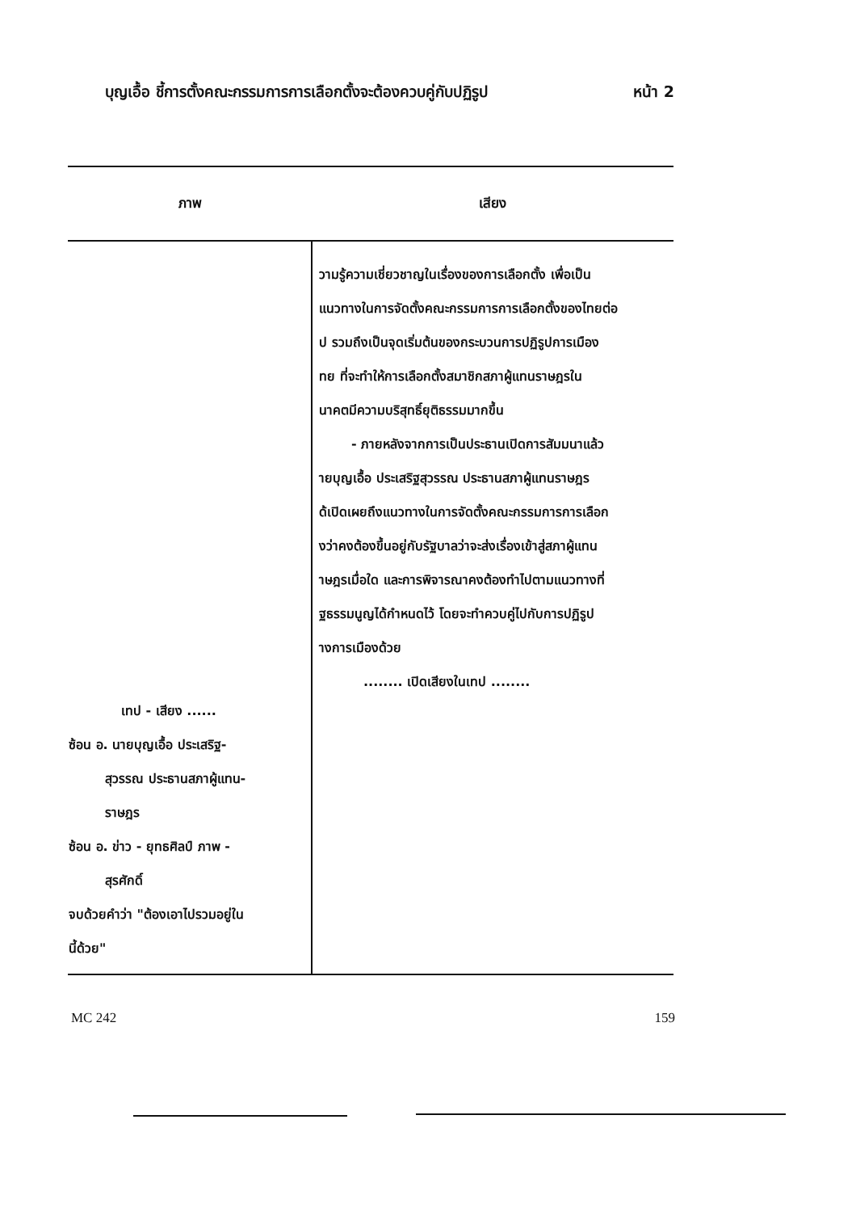บุญเอื้อ ชี้การตั้งคณะกรรมการการเลือกตั้งจะต้องควบคู่กับปฏิรูป หน้า 2
| ภาพ | เสียง |
| --- | --- |
| เทป - เสียง ...... ซ้อน อ. นายบุญเอื้อ ประเสริฐ- สุวรรณ ประธานสภาผู้แทน- ราษฎร ซ้อน อ. ข่าว - ยุทธศิลป์ ภาพ - สุรศักดิ์ จบด้วยคำว่า "ต้องเอาไปรวมอยู่ใน นี้ด้วย" | วามรู้ความเชี่ยวชาญในเรื่องของการเลือกตั้ง เพื่อเป็น แนวทางในการจัดตั้งคณะกรรมการการเลือกตั้งของไทยต่อ ป รวมถึงเป็นจุดเริ่มต้นของกระบวนการปฏิรูปการเมือง ทย ที่จะทำให้การเลือกตั้งสมาชิกสภาผู้แทนราษฎรใน นาคตมีความบริสุทธิ์ยุติธรรมมากขึ้น - ภายหลังจากการเป็นประธานเปิดการสัมมนาแล้ว ายบุญเอื้อ ประเสริฐสุวรรณ ประธานสภาผู้แทนราษฎร ด้เปิดเผยถึงแนวทางในการจัดตั้งคณะกรรมการการเลือก งว่าคงต้องขึ้นอยู่กับรัฐบาลว่าจะส่งเรื่องเข้าสู่สภาผู้แทน าษฎรเมื่อใด และการพิจารณาคงต้องทำไปตามแนวทางที่ ฐธรรมนูญได้กำหนดไว้ โดยจะทำควบคู่ไปกับการปฏิรูป างการเมืองด้วย ........ เปิดเสียงในเทป ........ |
MC 242 159